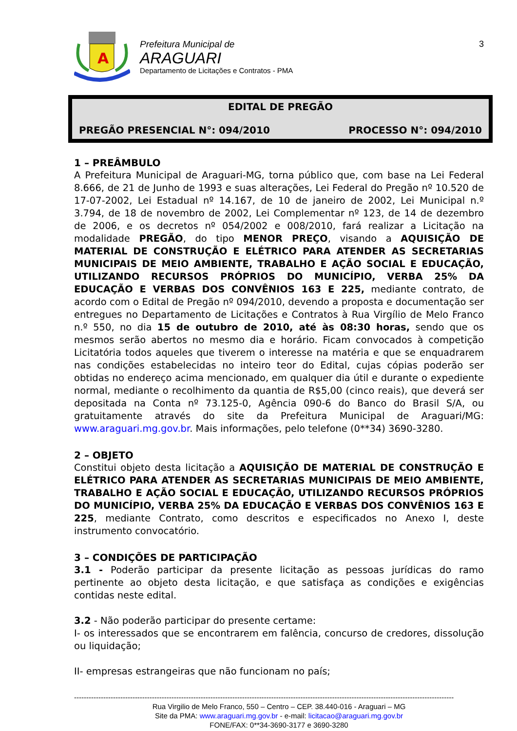A
Prefeitura Municipal de
ARAGUARI
Departamento de Licitações e Contratos - PMA
3
EDITAL DE PREGÃO
PREGÃO PRESENCIAL N°: 094/2010 PROCESSO N°: 094/2010
1 – PREÂMBULO
A Prefeitura Municipal de Araguari-MG, torna público que, com base na Lei Federal 8.666, de 21 de Junho de 1993 e suas alterações, Lei Federal do Pregão nº 10.520 de 17-07-2002, Lei Estadual nº 14.167, de 10 de janeiro de 2002, Lei Municipal n.º 3.794, de 18 de novembro de 2002, Lei Complementar nº 123, de 14 de dezembro de 2006, e os decretos nº 054/2002 e 008/2010, fará realizar a Licitação na modalidade PREGÃO, do tipo MENOR PREÇO, visando a AQUISIÇÃO DE MATERIAL DE CONSTRUÇÃO E ELÉTRICO PARA ATENDER AS SECRETARIAS MUNICIPAIS DE MEIO AMBIENTE, TRABALHO E AÇÃO SOCIAL E EDUCAÇÃO, UTILIZANDO RECURSOS PRÓPRIOS DO MUNICÍPIO, VERBA 25% DA EDUCAÇÃO E VERBAS DOS CONVÊNIOS 163 E 225, mediante contrato, de acordo com o Edital de Pregão nº 094/2010, devendo a proposta e documentação ser entregues no Departamento de Licitações e Contratos à Rua Virgílio de Melo Franco n.º 550, no dia 15 de outubro de 2010, até às 08:30 horas, sendo que os mesmos serão abertos no mesmo dia e horário. Ficam convocados à competição Licitatória todos aqueles que tiverem o interesse na matéria e que se enquadrarem nas condições estabelecidas no inteiro teor do Edital, cujas cópias poderão ser obtidas no endereço acima mencionado, em qualquer dia útil e durante o expediente normal, mediante o recolhimento da quantia de R$5,00 (cinco reais), que deverá ser depositada na Conta nº 73.125-0, Agência 090-6 do Banco do Brasil S/A, ou gratuitamente através do site da Prefeitura Municipal de Araguari/MG: www.araguari.mg.gov.br. Mais informações, pelo telefone (0**34) 3690-3280.
2 – OBJETO
Constitui objeto desta licitação a AQUISIÇÃO DE MATERIAL DE CONSTRUÇÃO E ELÉTRICO PARA ATENDER AS SECRETARIAS MUNICIPAIS DE MEIO AMBIENTE, TRABALHO E AÇÃO SOCIAL E EDUCAÇÃO, UTILIZANDO RECURSOS PRÓPRIOS DO MUNICÍPIO, VERBA 25% DA EDUCAÇÃO E VERBAS DOS CONVÊNIOS 163 E 225, mediante Contrato, como descritos e especificados no Anexo I, deste instrumento convocatório.
3 – CONDIÇÕES DE PARTICIPAÇÃO
3.1 - Poderão participar da presente licitação as pessoas jurídicas do ramo pertinente ao objeto desta licitação, e que satisfaça as condições e exigências contidas neste edital.
3.2 - Não poderão participar do presente certame:
I- os interessados que se encontrarem em falência, concurso de credores, dissolução ou liquidação;
II- empresas estrangeiras que não funcionam no país;
------------------------------------------------------------------------------------------------------------------------------------------------------------
Rua Virgilio de Melo Franco, 550 – Centro – CEP. 38.440-016 - Araguari – MG
Site da PMA: www.araguari.mg.gov.br - e-mail: licitacao@araguari.mg.gov.br
FONE/FAX: 0**34-3690-3177 e 3690-3280